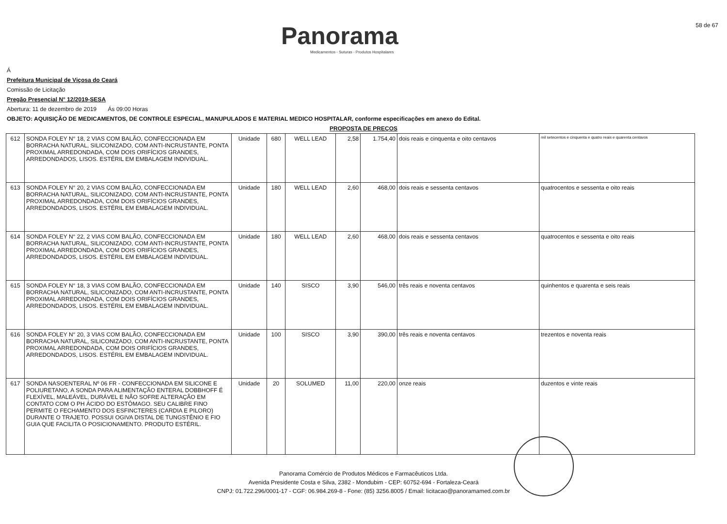Panorama
Medicamentos - Suturas - Produtos Hospitalares
58 de 67
Á
Prefeitura Municipal de Viçosa do Ceará
Comissão de Licitação
Pregão Presencial N° 12/2019-SESA
Abertura: 11 de dezembro de 2019 Ás 09:00 Horas
OBJETO: AQUISIÇÃO DE MEDICAMENTOS, DE CONTROLE ESPECIAL, MANUPULADOS E MATERIAL MEDICO HOSPITALAR, conforme especificações em anexo do Edital.
PROPOSTA DE PREÇOS
| 612 | SONDA FOLEY N° 18, 2 VIAS COM BALÃO, CONFECCIONADA EM BORRACHA NATURAL, SILICONIZADO, COM ANTI-INCRUSTANTE, PONTA PROXIMAL ARREDONDADA, COM DOIS ORIFÍCIOS GRANDES, ARREDONDADOS, LISOS. ESTÉRIL EM EMBALAGEM INDIVIDUAL. | Unidade | 680 | WELL LEAD | 2,58 | 1.754,40 | dois reais e cinquenta e oito centavos | mil setecentos e cinquenta e quatro reais e quarenta centavos |
| 613 | SONDA FOLEY N° 20, 2 VIAS COM BALÃO, CONFECCIONADA EM BORRACHA NATURAL, SILICONIZADO, COM ANTI-INCRUSTANTE, PONTA PROXIMAL ARREDONDADA, COM DOIS ORIFÍCIOS GRANDES, ARREDONDADOS, LISOS. ESTÉRIL EM EMBALAGEM INDIVIDUAL. | Unidade | 180 | WELL LEAD | 2,60 | 468,00 | dois reais e sessenta centavos | quatrocentos e sessenta e oito reais |
| 614 | SONDA FOLEY N° 22, 2 VIAS COM BALÃO, CONFECCIONADA EM BORRACHA NATURAL, SILICONIZADO, COM ANTI-INCRUSTANTE, PONTA PROXIMAL ARREDONDADA, COM DOIS ORIFÍCIOS GRANDES, ARREDONDADOS, LISOS. ESTÉRIL EM EMBALAGEM INDIVIDUAL. | Unidade | 180 | WELL LEAD | 2,60 | 468,00 | dois reais e sessenta centavos | quatrocentos e sessenta e oito reais |
| 615 | SONDA FOLEY N° 18, 3 VIAS COM BALÃO, CONFECCIONADA EM BORRACHA NATURAL, SILICONIZADO, COM ANTI-INCRUSTANTE, PONTA PROXIMAL ARREDONDADA, COM DOIS ORIFÍCIOS GRANDES, ARREDONDADOS, LISOS. ESTÉRIL EM EMBALAGEM INDIVIDUAL. | Unidade | 140 | SISCO | 3,90 | 546,00 | três reais e noventa centavos | quinhentos e quarenta e seis reais |
| 616 | SONDA FOLEY N° 20, 3 VIAS COM BALÃO, CONFECCIONADA EM BORRACHA NATURAL, SILICONIZADO, COM ANTI-INCRUSTANTE, PONTA PROXIMAL ARREDONDADA, COM DOIS ORIFÍCIOS GRANDES, ARREDONDADOS, LISOS. ESTÉRIL EM EMBALAGEM INDIVIDUAL. | Unidade | 100 | SISCO | 3,90 | 390,00 | três reais e noventa centavos | trezentos e noventa reais |
| 617 | SONDA NASOENTERAL Nº 06 FR - CONFECCIONADA EM SILICONE E POLIURETANO, A SONDA PARA ALIMENTAÇÃO ENTERAL DOBBHOFF É FLEXÍVEL, MALEÁVEL, DURÁVEL E NÃO SOFRE ALTERAÇÃO EM CONTATO COM O PH ÁCIDO DO ESTÔMAGO. SEU CALIBRE FINO PERMITE O FECHAMENTO DOS ESFINCTERES (CARDIA E PILORO) DURANTE O TRAJETO. POSSUI OGIVA DISTAL DE TUNGSTÊNIO E FIO GUIA QUE FACILITA O POSICIONAMENTO. PRODUTO ESTÉRIL. | Unidade | 20 | SOLUMED | 11,00 | 220,00 | onze reais | duzentos e vinte reais |
Panorama Comércio de Produtos Médicos e Farmacêuticos Ltda.
Avenida Presidente Costa e Silva, 2382 - Mondubim - CEP: 60752-694 - Fortaleza-Ceará
CNPJ: 01.722.296/0001-17 - CGF: 06.984.269-8 - Fone: (85) 3256.8005 / Email: licitacao@panoramamed.com.br